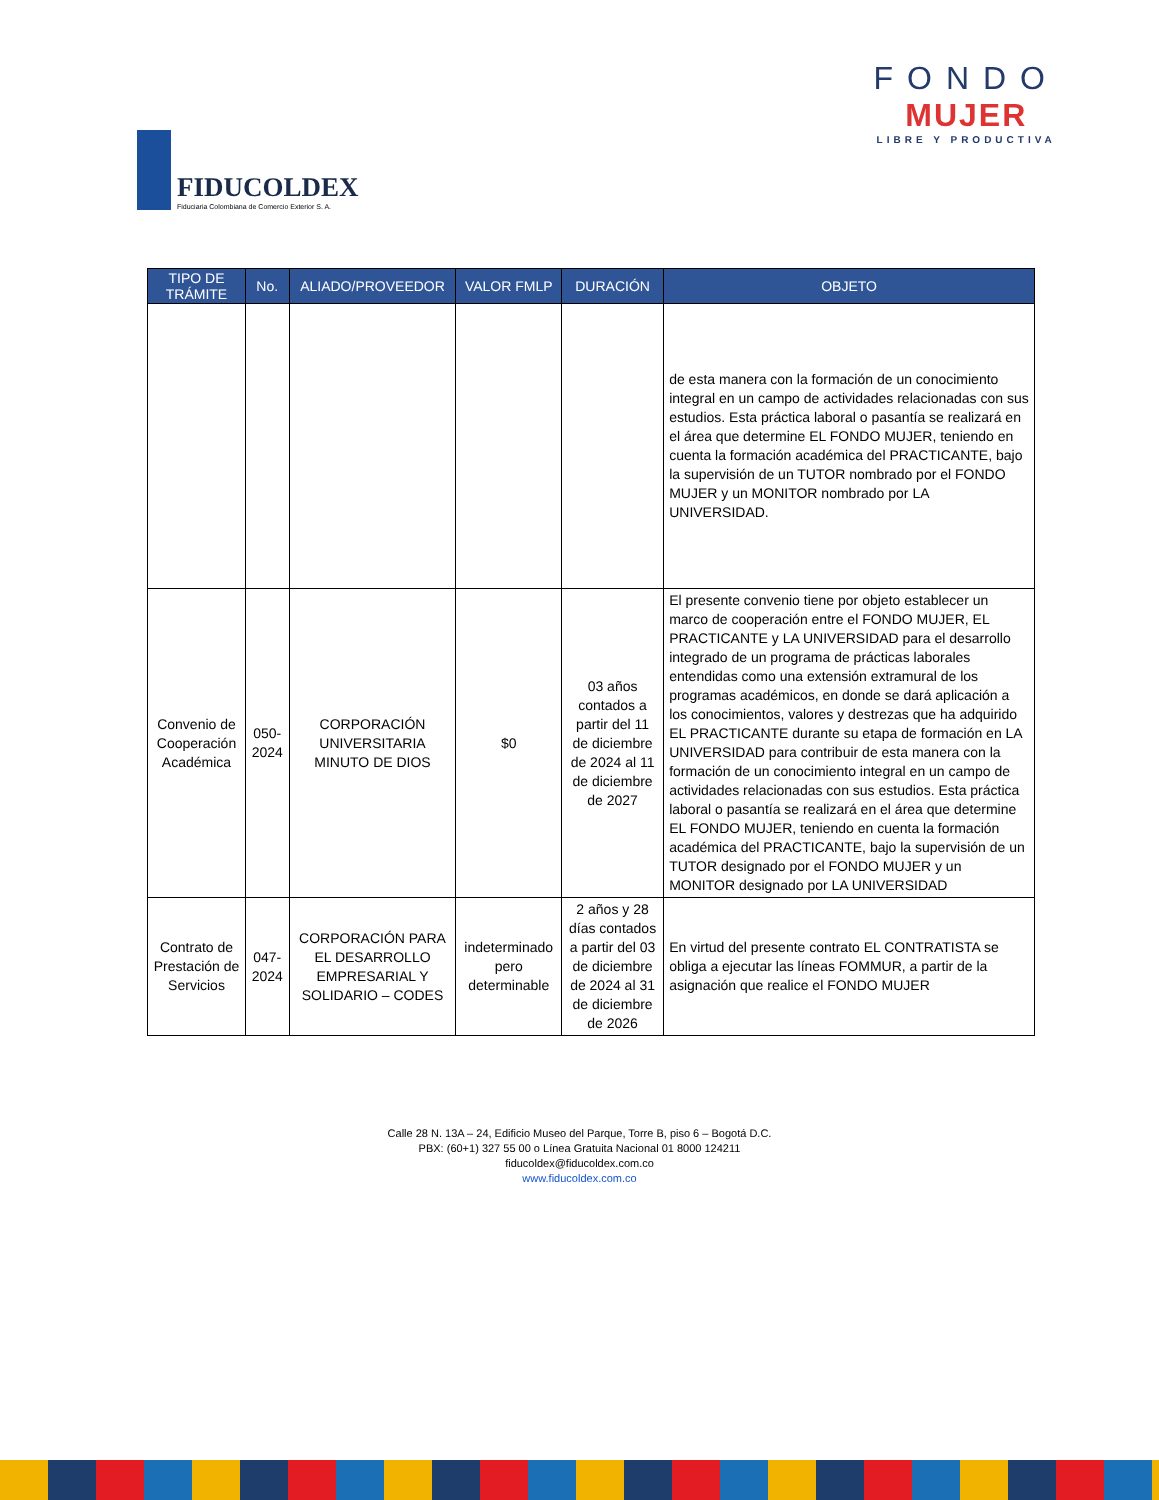FIDUCOLDEX
Fiduciaria Colombiana de Comercio Exterior S. A.
FONDO
MUJER
LIBRE Y PRODUCTIVA
| TIPO DE TRÁMITE | No. | ALIADO/PROVEEDOR | VALOR FMLP | DURACIÓN | OBJETO |
| --- | --- | --- | --- | --- | --- |
| | | | | | de esta manera con la formación de un conocimiento integral en un campo de actividades relacionadas con sus estudios. Esta práctica laboral o pasantía se realizará en el área que determine EL FONDO MUJER, teniendo en cuenta la formación académica del PRACTICANTE, bajo la supervisión de un TUTOR nombrado por el FONDO MUJER y un MONITOR nombrado por LA UNIVERSIDAD. |
| Convenio de Cooperación Académica | 050-2024 | CORPORACIÓN UNIVERSITARIA MINUTO DE DIOS | $0 | 03 años contados a partir del 11 de diciembre de 2024 al 11 de diciembre de 2027 | El presente convenio tiene por objeto establecer un marco de cooperación entre el FONDO MUJER, EL PRACTICANTE y LA UNIVERSIDAD para el desarrollo integrado de un programa de prácticas laborales entendidas como una extensión extramural de los programas académicos, en donde se dará aplicación a los conocimientos, valores y destrezas que ha adquirido EL PRACTICANTE durante su etapa de formación en LA UNIVERSIDAD para contribuir de esta manera con la formación de un conocimiento integral en un campo de actividades relacionadas con sus estudios. Esta práctica laboral o pasantía se realizará en el área que determine EL FONDO MUJER, teniendo en cuenta la formación académica del PRACTICANTE, bajo la supervisión de un TUTOR designado por el FONDO MUJER y un MONITOR designado por LA UNIVERSIDAD |
| Contrato de Prestación de Servicios | 047-2024 | CORPORACIÓN PARA EL DESARROLLO EMPRESARIAL Y SOLIDARIO – CODES | indeterminado pero determinable | 2 años y 28 días contados a partir del 03 de diciembre de 2024 al 31 de diciembre de 2026 | En virtud del presente contrato EL CONTRATISTA se obliga a ejecutar las líneas FOMMUR, a partir de la asignación que realice el FONDO MUJER |
Calle 28 N. 13A – 24, Edificio Museo del Parque, Torre B, piso 6 – Bogotá D.C.
PBX: (60+1) 327 55 00 o Línea Gratuita Nacional 01 8000 124211
fiducoldex@fiducoldex.com.co
www.fiducoldex.com.co